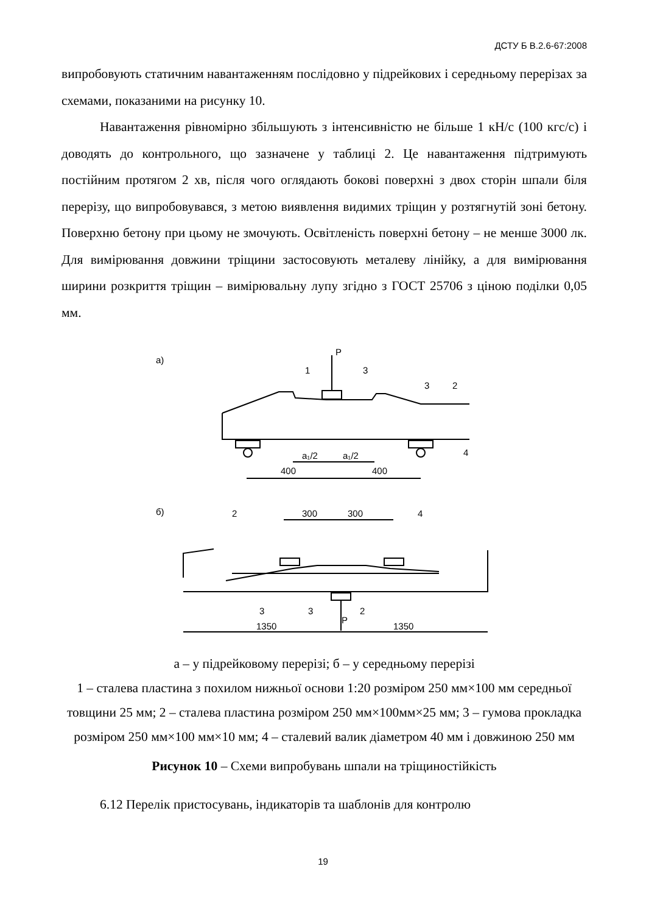ДСТУ Б В.2.6-67:2008
випробовують статичним навантаженням послідовно у підрейкових і середньому перерізах за схемами, показаними на рисунку 10.
Навантаження рівномірно збільшують з інтенсивністю не більше 1 кН/с (100 кгс/с) і доводять до контрольного, що зазначене у таблиці 2. Це навантаження підтримують постійним протягом 2 хв, після чого оглядають бокові поверхні з двох сторін шпали біля перерізу, що випробовувався, з метою виявлення видимих тріщин у розтягнутій зоні бетону. Поверхню бетону при цьому не змочують. Освітленість поверхні бетону – не менше 3000 лк. Для вимірювання довжини тріщини застосовують металеву лінійку, а для вимірювання ширини розкриття тріщин – вимірювальну лупу згідно з ГОСТ 25706 з ціною поділки 0,05 мм.
а)
б)
1
P
3
3
2
4
a₁/2
a₁/2
400
400
2
300
300
4
3
3
2
P
1350
1350
а – у підрейковому перерізі; б – у середньому перерізі
1 – сталева пластина з похилом нижньої основи 1:20 розміром 250 мм×100 мм середньої товщини 25 мм; 2 – сталева пластина розміром 250 мм×100мм×25 мм; 3 – гумова прокладка розміром 250 мм×100 мм×10 мм; 4 – сталевий валик діаметром 40 мм і довжиною 250 мм
Рисунок 10 – Схеми випробувань шпали на тріщиностійкість
6.12 Перелік пристосувань, індикаторів та шаблонів для контролю
19